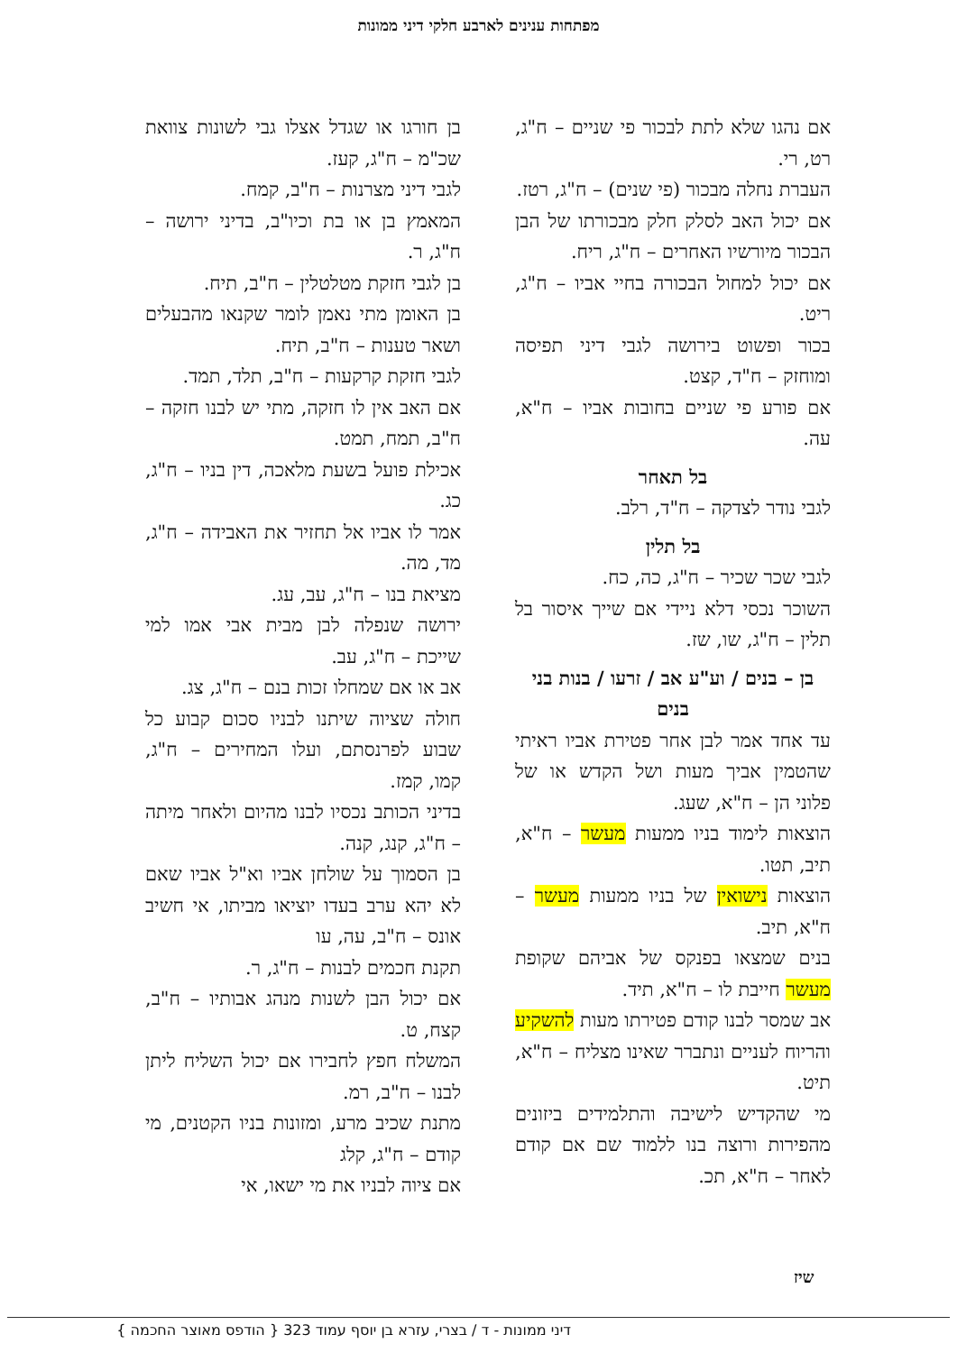מפתחות ענינים לארבע חלקי דיני ממונות
אם נהגו שלא לתת לבכור פי שניים – ח"ג, רט, רי.
העברת נחלה מבכור (פי שנים) – ח"ג, רטז.
אם יכול האב לסלק חלק מבכורתו של הבן הבכור מיורשיו האחרים – ח"ג, ריח.
אם יכול למחול הבכורה בחיי אביו – ח"ג, ריט.
בכור ופשוט בירושה לגבי דיני תפיסה ומוחזק – ח"ד, קצט.
אם פורע פי שניים בחובות אביו – ח"א, עה.
בל תאחר
לגבי נודר לצדקה – ח"ד, רלב.
בל תלין
לגבי שכר שכיר – ח"ג, כה, כח.
השוכר נכסי דלא ניידי אם שייך איסור בל תלין – ח"ג, שו, שז.
בן – בנים / וע"ע אב / זרעו / בנות בני בנים
עד אחד אמר לבן אחר פטירת אביו ראיתי שהטמין אביך מעות ושל הקדש או של פלוני הן – ח"א, שעג.
הוצאות לימוד בניו ממעות מעשר – ח"א, תיב, תטו.
הוצאות נישואין של בניו ממעות מעשר – ח"א, תיב.
בנים שמצאו בפנקס של אביהם שקופת מעשר חייבת לו – ח"א, תיד.
אב שמסר לבנו קודם פטירתו מעות להשקיע והריוח לעניים ונתברר שאינו מצליח – ח"א, תיט.
מי שהקדיש לישיבה והתלמידים ביזונים מהפירות ורוצה בנו ללמוד שם אם קודם לאחר – ח"א, תכ.
בן חורגו או שגדל אצלו גבי לשונות צוואת שכ"מ – ח"ג, קעז.
לגבי דיני מצרנות – ח"ב, קמח.
המאמץ בן או בת וכיו"ב, בדיני ירושה – ח"ג, ר.
בן לגבי חזקת מטלטלין – ח"ב, תיח.
בן האומן מתי נאמן לומר שקנאו מהבעלים ושאר טענות – ח"ב, תיח.
לגבי חזקת קרקעות – ח"ב, תלד, תמד.
אם האב אין לו חזקה, מתי יש לבנו חזקה – ח"ב, תמח, תמט.
אכילת פועל בשעת מלאכה, דין בניו – ח"ג, כג.
אמר לו אביו אל תחזיר את האבידה – ח"ג, מד, מה.
מציאת בנו – ח"ג, עב, עג.
ירושה שנפלה לבן מבית אבי אמו למי שייכת – ח"ג, עב.
אב או אם שמחלו זכות בנם – ח"ג, צג.
חולה שציוה שיתנו לבניו סכום קבוע כל שבוע לפרנסתם, ועלו המחירים – ח"ג, קמו, קמז.
בדיני הכותב נכסיו לבנו מהיום ולאחר מיתה – ח"ג, קנג, קנה.
בן הסמוך על שולחן אביו וא"ל אביו שאם לא יהא ערב בעדו יוציאו מביתו, אי חשיב אונס – ח"ב, עה, עו
תקנת חכמים לבנות – ח"ג, ר.
אם יכול הבן לשנות מנהג אבותיו – ח"ב, קצח, ט.
המשלח חפץ לחבירו אם יכול השליח ליתן לבנו – ח"ב, רמ.
מתנת שכיב מרע, ומזונות בניו הקטנים, מי קודם – ח"ג, קלג
אם ציוה לבניו את מי ישאו, אי
שיז
דיני ממונות - ד / בצרי, עזרא בן יוסף עמוד 323 { הודפס מאוצר החכמה }